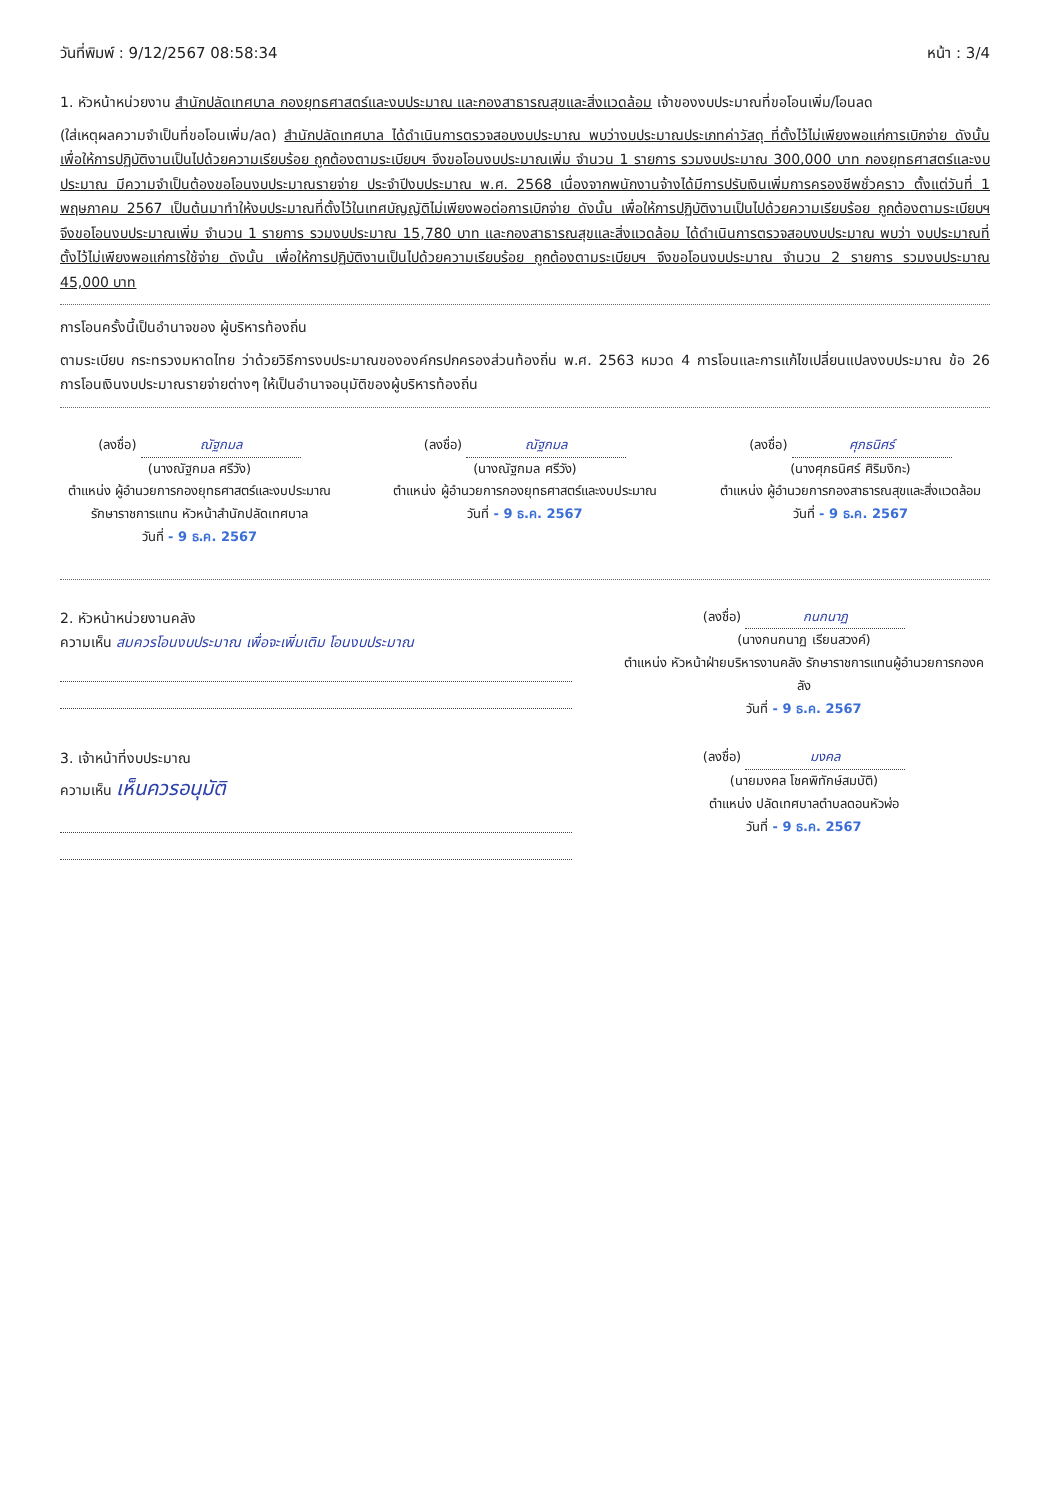วันที่พิมพ์ : 9/12/2567 08:58:34 หน้า : 3/4
1. หัวหน้าหน่วยงาน สำนักปลัดเทศบาล กองยุทธศาสตร์และงบประมาณ และกองสาธารณสุขและสิ่งแวดล้อม เจ้าของงบประมาณที่ขอโอนเพิ่ม/โอนลด
(ใส่เหตุผลความจำเป็นที่ขอโอนเพิ่ม/ลด) สำนักปลัดเทศบาล ได้ดำเนินการตรวจสอบงบประมาณ พบว่างบประมาณประเภทค่าวัสดุ ที่ตั้งไว้ไม่เพียงพอแก่การเบิกจ่าย ดังนั้น เพื่อให้การปฏิบัติงานเป็นไปด้วยความเรียบร้อย ถูกต้องตามระเบียบฯ จึงขอโอนงบประมาณเพิ่ม จำนวน 1 รายการ รวมงบประมาณ 300,000 บาท กองยุทธศาสตร์และงบประมาณ มีความจำเป็นต้องขอโอนงบประมาณรายจ่าย ประจำปีงบประมาณ พ.ศ. 2568 เนื่องจากพนักงานจ้างได้มีการปรับเงินเพิ่มการครองชีพชั่วคราว ตั้งแต่วันที่ 1 พฤษภาคม 2567 เป็นต้นมาทำให้งบประมาณที่ตั้งไว้ในเทศบัญญัติไม่เพียงพอต่อการเบิกจ่าย ดังนั้น เพื่อให้การปฏิบัติงานเป็นไปด้วยความเรียบร้อย ถูกต้องตามระเบียบฯ จึงขอโอนงบประมาณเพิ่ม จำนวน 1 รายการ รวมงบประมาณ 15,780 บาท และกองสาธารณสุขและสิ่งแวดล้อม ได้ดำเนินการตรวจสอบงบประมาณ พบว่า งบประมาณที่ตั้งไว้ไม่เพียงพอแก่การใช้จ่าย ดังนั้น เพื่อให้การปฏิบัติงานเป็นไปด้วยความเรียบร้อย ถูกต้องตามระเบียบฯ จึงขอโอนงบประมาณ จำนวน 2 รายการ รวมงบประมาณ 45,000 บาท
การโอนครั้งนี้เป็นอำนาจของ ผู้บริหารท้องถิ่น
ตามระเบียบ กระทรวงมหาดไทย ว่าด้วยวิธีการงบประมาณขององค์กรปกครองส่วนท้องถิ่น พ.ศ. 2563 หมวด 4 การโอนและการแก้ไขเปลี่ยนแปลงงบประมาณ ข้อ 26 การโอนเงินงบประมาณรายจ่ายต่างๆ ให้เป็นอำนาจอนุมัติของผู้บริหารท้องถิ่น
(ลงชื่อ) ณัฐกมล
(นางณัฐกมล ศรีวัง)
ตำแหน่ง ผู้อำนวยการกองยุทธศาสตร์และงบประมาณ รักษาราชการแทน หัวหน้าสำนักปลัดเทศบาล
วันที่ - 9 ธ.ค. 2567
(ลงชื่อ) ณัฐกมล
(นางณัฐกมล ศรีวัง)
ตำแหน่ง ผู้อำนวยการกองยุทธศาสตร์และงบประมาณ
วันที่ - 9 ธ.ค. 2567
(ลงชื่อ) ศุภธนิศร์
(นางศุภธนิศร์ ศิริมงิกะ)
ตำแหน่ง ผู้อำนวยการกองสาธารณสุขและสิ่งแวดล้อม
วันที่ - 9 ธ.ค. 2567
2. หัวหน้าหน่วยงานคลัง
ความเห็น สมควรโอนงบประมาณ เพื่อจะเพิ่มเติม โอนงบประมาณ
(ลงชื่อ) กนกนาฏ
(นางกนกนาฏ เรียนสวงค์)
ตำแหน่ง หัวหน้าฝ่ายบริหารงานคลัง รักษาราชการแทนผู้อำนวยการกองคลัง
วันที่ - 9 ธ.ค. 2567
3. เจ้าหน้าที่งบประมาณ
ความเห็น เห็นควรอนุมัติ
(ลงชื่อ) มงคล
(นายมงคล โชคพิทักษ์สมบัติ)
ตำแหน่ง ปลัดเทศบาลตำบลดอนหัวฬ่อ
วันที่ - 9 ธ.ค. 2567